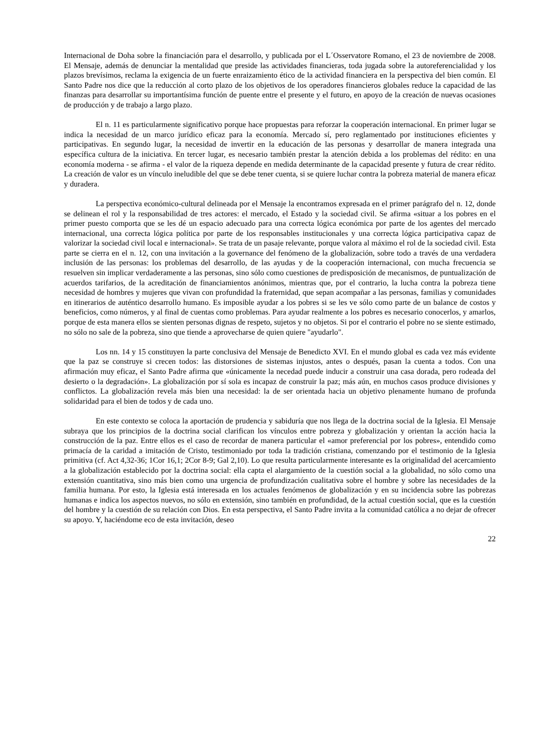Internacional de Doha sobre la financiación para el desarrollo, y publicada por el L´Osservatore Romano, el 23 de noviembre de 2008. El Mensaje, además de denunciar la mentalidad que preside las actividades financieras, toda jugada sobre la autoreferencialidad y los plazos brevísimos, reclama la exigencia de un fuerte enraizamiento ético de la actividad financiera en la perspectiva del bien común. El Santo Padre nos dice que la reducción al corto plazo de los objetivos de los operadores financieros globales reduce la capacidad de las finanzas para desarrollar su importantísima función de puente entre el presente y el futuro, en apoyo de la creación de nuevas ocasiones de producción y de trabajo a largo plazo.
El n. 11 es particularmente significativo porque hace propuestas para reforzar la cooperación internacional. En primer lugar se indica la necesidad de un marco jurídico eficaz para la economía. Mercado sí, pero reglamentado por instituciones eficientes y participativas. En segundo lugar, la necesidad de invertir en la educación de las personas y desarrollar de manera integrada una específica cultura de la iniciativa. En tercer lugar, es necesario también prestar la atención debida a los problemas del rédito: en una economía moderna - se afirma - el valor de la riqueza depende en medida determinante de la capacidad presente y futura de crear rédito. La creación de valor es un vínculo ineludible del que se debe tener cuenta, si se quiere luchar contra la pobreza material de manera eficaz y duradera.
La perspectiva económico-cultural delineada por el Mensaje la encontramos expresada en el primer parágrafo del n. 12, donde se delinean el rol y la responsabilidad de tres actores: el mercado, el Estado y la sociedad civil. Se afirma «situar a los pobres en el primer puesto comporta que se les dé un espacio adecuado para una correcta lógica económica por parte de los agentes del mercado internacional, una correcta lógica política por parte de los responsables institucionales y una correcta lógica participativa capaz de valorizar la sociedad civil local e internacional». Se trata de un pasaje relevante, porque valora al máximo el rol de la sociedad civil. Esta parte se cierra en el n. 12, con una invitación a la governance del fenómeno de la globalización, sobre todo a través de una verdadera inclusión de las personas: los problemas del desarrollo, de las ayudas y de la cooperación internacional, con mucha frecuencia se resuelven sin implicar verdaderamente a las personas, sino sólo como cuestiones de predisposición de mecanismos, de puntualización de acuerdos tarifarios, de la acreditación de financiamientos anónimos, mientras que, por el contrario, la lucha contra la pobreza tiene necesidad de hombres y mujeres que vivan con profundidad la fraternidad, que sepan acompañar a las personas, familias y comunidades en itinerarios de auténtico desarrollo humano. Es imposible ayudar a los pobres si se les ve sólo como parte de un balance de costos y beneficios, como números, y al final de cuentas como problemas. Para ayudar realmente a los pobres es necesario conocerlos, y amarlos, porque de esta manera ellos se sienten personas dignas de respeto, sujetos y no objetos. Si por el contrario el pobre no se siente estimado, no sólo no sale de la pobreza, sino que tiende a aprovecharse de quien quiere "ayudarlo".
Los nn. 14 y 15 constituyen la parte conclusiva del Mensaje de Benedicto XVI. En el mundo global es cada vez más evidente que la paz se construye si crecen todos: las distorsiones de sistemas injustos, antes o después, pasan la cuenta a todos. Con una afirmación muy eficaz, el Santo Padre afirma que «únicamente la necedad puede inducir a construir una casa dorada, pero rodeada del desierto o la degradación». La globalización por sí sola es incapaz de construir la paz; más aún, en muchos casos produce divisiones y conflictos. La globalización revela más bien una necesidad: la de ser orientada hacia un objetivo plenamente humano de profunda solidaridad para el bien de todos y de cada uno.
En este contexto se coloca la aportación de prudencia y sabiduría que nos llega de la doctrina social de la Iglesia. El Mensaje subraya que los principios de la doctrina social clarifican los vínculos entre pobreza y globalización y orientan la acción hacia la construcción de la paz. Entre ellos es el caso de recordar de manera particular el «amor preferencial por los pobres», entendido como primacía de la caridad a imitación de Cristo, testimoniado por toda la tradición cristiana, comenzando por el testimonio de la Iglesia primitiva (cf. Act 4,32-36; 1Cor 16,1; 2Cor 8-9; Gal 2,10). Lo que resulta particularmente interesante es la originalidad del acercamiento a la globalización establecido por la doctrina social: ella capta el alargamiento de la cuestión social a la globalidad, no sólo como una extensión cuantitativa, sino más bien como una urgencia de profundización cualitativa sobre el hombre y sobre las necesidades de la familia humana. Por esto, la Iglesia está interesada en los actuales fenómenos de globalización y en su incidencia sobre las pobrezas humanas e indica los aspectos nuevos, no sólo en extensión, sino también en profundidad, de la actual cuestión social, que es la cuestión del hombre y la cuestión de su relación con Dios. En esta perspectiva, el Santo Padre invita a la comunidad católica a no dejar de ofrecer su apoyo. Y, haciéndome eco de esta invitación, deseo
22